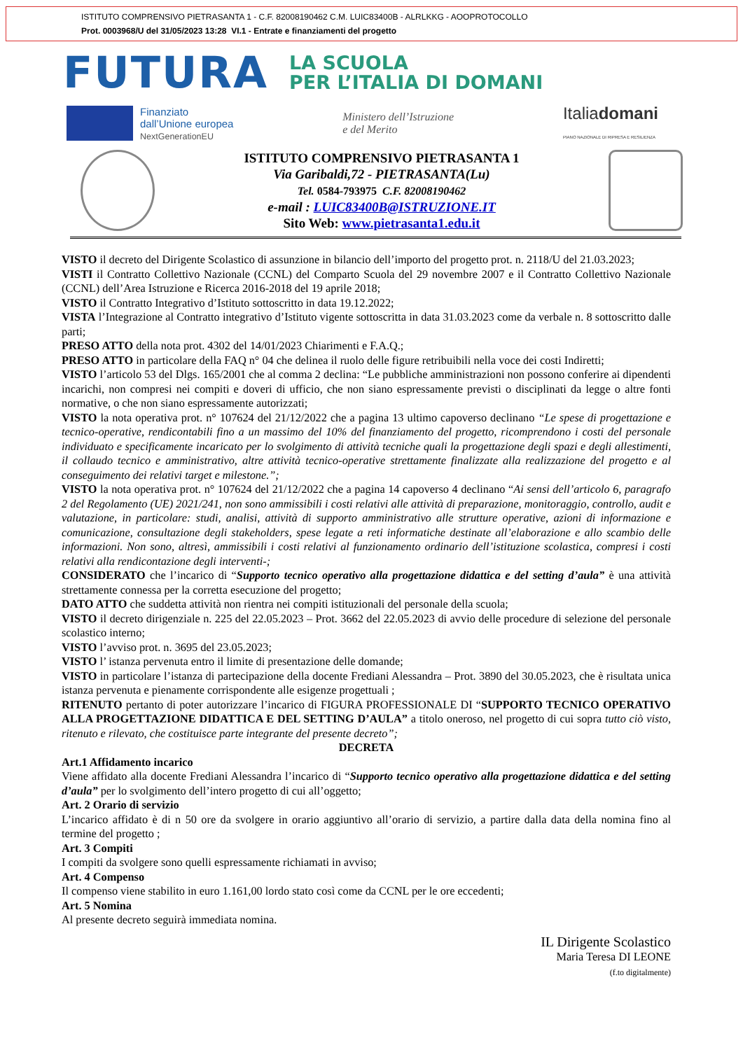ISTITUTO COMPRENSIVO PIETRASANTA 1 - C.F. 82008190462 C.M. LUIC83400B - ALRLKKG - AOOPROTOCOLLO
Prot. 0003968/U del 31/05/2023 13:28 VI.1 - Entrate e finanziamenti del progetto
FUTURA
LA SCUOLA
PER L’ITALIA DI DOMANI
Finanziato
dall’Unione europea
NextGenerationEU
Ministero dell’Istruzione
e del Merito
Italiadomani
PIANO NAZIONALE DI RIPRESA E RESILIENZA
ISTITUTO COMPRENSIVO PIETRASANTA 1
Via Garibaldi,72 - PIETRASANTA(Lu)
Tel. 0584-793975 C.F. 82008190462
e-mail : LUIC83400B@ISTRUZIONE.IT
Sito Web: www.pietrasanta1.edu.it
VISTO il decreto del Dirigente Scolastico di assunzione in bilancio dell’importo del progetto prot. n. 2118/U del 21.03.2023;
VISTI il Contratto Collettivo Nazionale (CCNL) del Comparto Scuola del 29 novembre 2007 e il Contratto Collettivo Nazionale (CCNL) dell’Area Istruzione e Ricerca 2016-2018 del 19 aprile 2018;
VISTO il Contratto Integrativo d’Istituto sottoscritto in data 19.12.2022;
VISTA l’Integrazione al Contratto integrativo d’Istituto vigente sottoscritta in data 31.03.2023 come da verbale n. 8 sottoscritto dalle parti;
PRESO ATTO della nota prot. 4302 del 14/01/2023 Chiarimenti e F.A.Q.;
PRESO ATTO in particolare della FAQ n° 04 che delinea il ruolo delle figure retribuibili nella voce dei costi Indiretti;
VISTO l’articolo 53 del Dlgs. 165/2001 che al comma 2 declina: “Le pubbliche amministrazioni non possono conferire ai dipendenti incarichi, non compresi nei compiti e doveri di ufficio, che non siano espressamente previsti o disciplinati da legge o altre fonti normative, o che non siano espressamente autorizzati;
VISTO la nota operativa prot. n° 107624 del 21/12/2022 che a pagina 13 ultimo capoverso declinano “Le spese di progettazione e tecnico-operative, rendicontabili fino a un massimo del 10% del finanziamento del progetto, ricomprendono i costi del personale individuato e specificamente incaricato per lo svolgimento di attività tecniche quali la progettazione degli spazi e degli allestimenti, il collaudo tecnico e amministrativo, altre attività tecnico-operative strettamente finalizzate alla realizzazione del progetto e al conseguimento dei relativi target e milestone.”;
VISTO la nota operativa prot. n° 107624 del 21/12/2022 che a pagina 14 capoverso 4 declinano “Ai sensi dell’articolo 6, paragrafo 2 del Regolamento (UE) 2021/241, non sono ammissibili i costi relativi alle attività di preparazione, monitoraggio, controllo, audit e valutazione, in particolare: studi, analisi, attività di supporto amministrativo alle strutture operative, azioni di informazione e comunicazione, consultazione degli stakeholders, spese legate a reti informatiche destinate all’elaborazione e allo scambio delle informazioni. Non sono, altresì, ammissibili i costi relativi al funzionamento ordinario dell’istituzione scolastica, compresi i costi relativi alla rendicontazione degli interventi-;
CONSIDERATO che l’incarico di “Supporto tecnico operativo alla progettazione didattica e del setting d’aula” è una attività strettamente connessa per la corretta esecuzione del progetto;
DATO ATTO che suddetta attività non rientra nei compiti istituzionali del personale della scuola;
VISTO il decreto dirigenziale n. 225 del 22.05.2023 – Prot. 3662 del 22.05.2023 di avvio delle procedure di selezione del personale scolastico interno;
VISTO l’avviso prot. n. 3695 del 23.05.2023;
VISTO l’ istanza pervenuta entro il limite di presentazione delle domande;
VISTO in particolare l’istanza di partecipazione della docente Frediani Alessandra – Prot. 3890 del 30.05.2023, che è risultata unica istanza pervenuta e pienamente corrispondente alle esigenze progettuali ;
RITENUTO pertanto di poter autorizzare l’incarico di FIGURA PROFESSIONALE DI “SUPPORTO TECNICO OPERATIVO ALLA PROGETTAZIONE DIDATTICA E DEL SETTING D’AULA” a titolo oneroso, nel progetto di cui sopra tutto ciò visto, ritenuto e rilevato, che costituisce parte integrante del presente decreto”;
DECRETA
Art.1 Affidamento incarico
Viene affidato alla docente Frediani Alessandra l’incarico di “Supporto tecnico operativo alla progettazione didattica e del setting d’aula” per lo svolgimento dell’intero progetto di cui all’oggetto;
Art. 2 Orario di servizio
L’incarico affidato è di n 50 ore da svolgere in orario aggiuntivo all’orario di servizio, a partire dalla data della nomina fino al termine del progetto ;
Art. 3 Compiti
I compiti da svolgere sono quelli espressamente richiamati in avviso;
Art. 4 Compenso
Il compenso viene stabilito in euro 1.161,00 lordo stato così come da CCNL per le ore eccedenti;
Art. 5 Nomina
Al presente decreto seguirà immediata nomina.
IL Dirigente Scolastico
Maria Teresa DI LEONE
(f.to digitalmente)